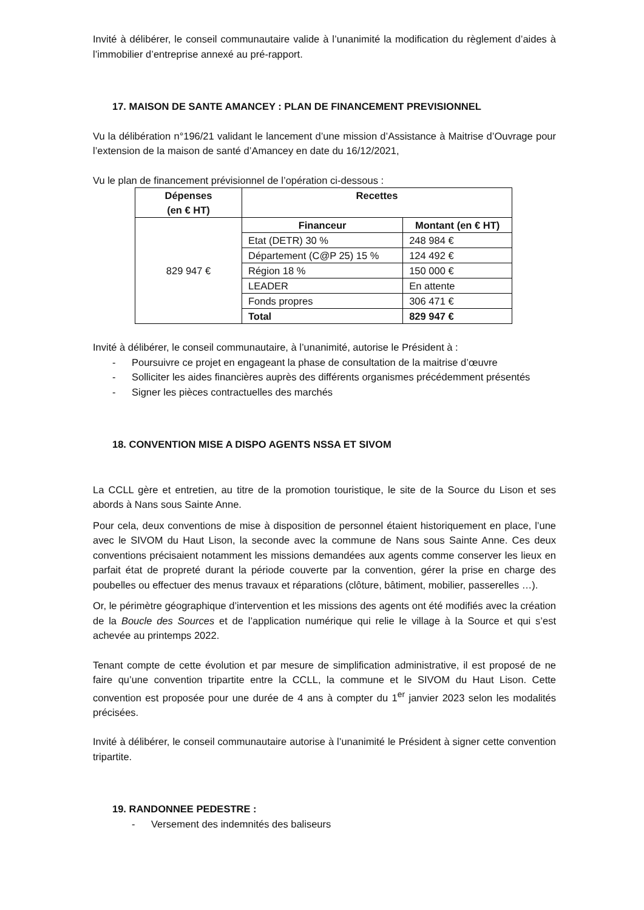Invité à délibérer, le conseil communautaire valide à l’unanimité la modification du règlement d’aides à l’immobilier d’entreprise annexé au pré-rapport.
17. MAISON DE SANTE AMANCEY : PLAN DE FINANCEMENT PREVISIONNEL
Vu la délibération n°196/21 validant le lancement d’une mission d’Assistance à Maitrise d’Ouvrage pour l’extension de la maison de santé d’Amancey en date du 16/12/2021,
Vu le plan de financement prévisionnel de l’opération ci-dessous :
| Dépenses (en € HT) | Recettes | |
| --- | --- | --- |
| 829 947 € | Financeur | Montant (en € HT) |
| | Etat (DETR) 30 % | 248 984 € |
| | Département (C@P 25) 15 % | 124 492 € |
| | Région 18 % | 150 000 € |
| | LEADER | En attente |
| | Fonds propres | 306 471 € |
| | Total | 829 947 € |
Invité à délibérer, le conseil communautaire, à l’unanimité, autorise le Président à :
- Poursuivre ce projet en engageant la phase de consultation de la maitrise d’œuvre
- Solliciter les aides financières auprès des différents organismes précédemment présentés
- Signer les pièces contractuelles des marchés
18. CONVENTION MISE A DISPO AGENTS NSSA ET SIVOM
La CCLL gère et entretien, au titre de la promotion touristique, le site de la Source du Lison et ses abords à Nans sous Sainte Anne.
Pour cela, deux conventions de mise à disposition de personnel étaient historiquement en place, l’une avec le SIVOM du Haut Lison, la seconde avec la commune de Nans sous Sainte Anne. Ces deux conventions précisaient notamment les missions demandées aux agents comme conserver les lieux en parfait état de propreté durant la période couverte par la convention, gérer la prise en charge des poubelles ou effectuer des menus travaux et réparations (clôture, bâtiment, mobilier, passerelles …).
Or, le périmètre géographique d’intervention et les missions des agents ont été modifiés avec la création de la Boucle des Sources et de l’application numérique qui relie le village à la Source et qui s’est achevée au printemps 2022.
Tenant compte de cette évolution et par mesure de simplification administrative, il est proposé de ne faire qu’une convention tripartite entre la CCLL, la commune et le SIVOM du Haut Lison. Cette convention est proposée pour une durée de 4 ans à compter du 1<sup>er</sup> janvier 2023 selon les modalités précisées.
Invité à délibérer, le conseil communautaire autorise à l’unanimité le Président à signer cette convention tripartite.
19. RANDONNEE PEDESTRE :
- Versement des indemnités des baliseurs